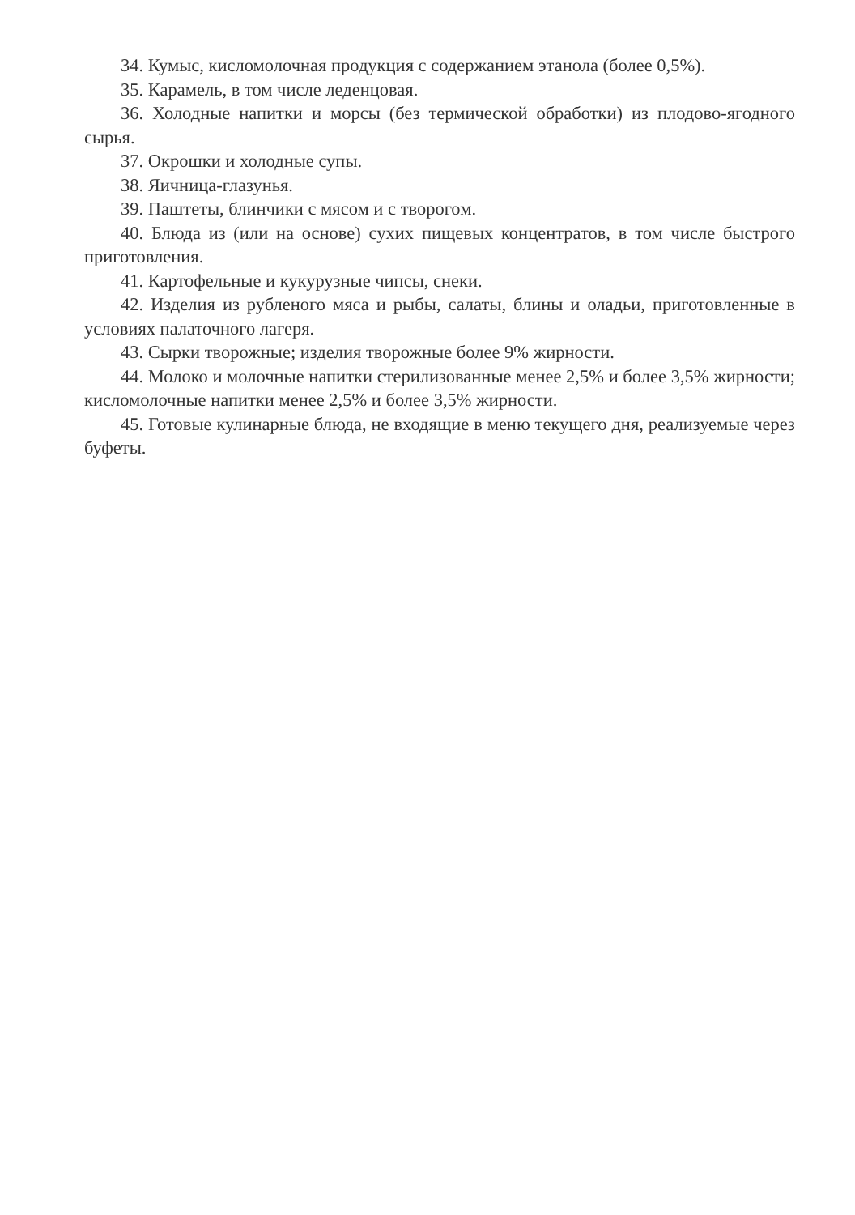34. Кумыс, кисломолочная продукция с содержанием этанола (более 0,5%).
35. Карамель, в том числе леденцовая.
36. Холодные напитки и морсы (без термической обработки) из плодово-ягодного сырья.
37. Окрошки и холодные супы.
38. Яичница-глазунья.
39. Паштеты, блинчики с мясом и с творогом.
40. Блюда из (или на основе) сухих пищевых концентратов, в том числе быстрого приготовления.
41. Картофельные и кукурузные чипсы, снеки.
42. Изделия из рубленого мяса и рыбы, салаты, блины и оладьи, приготовленные в условиях палаточного лагеря.
43. Сырки творожные; изделия творожные более 9% жирности.
44. Молоко и молочные напитки стерилизованные менее 2,5% и более 3,5% жирности; кисломолочные напитки менее 2,5% и более 3,5% жирности.
45. Готовые кулинарные блюда, не входящие в меню текущего дня, реализуемые через буфеты.